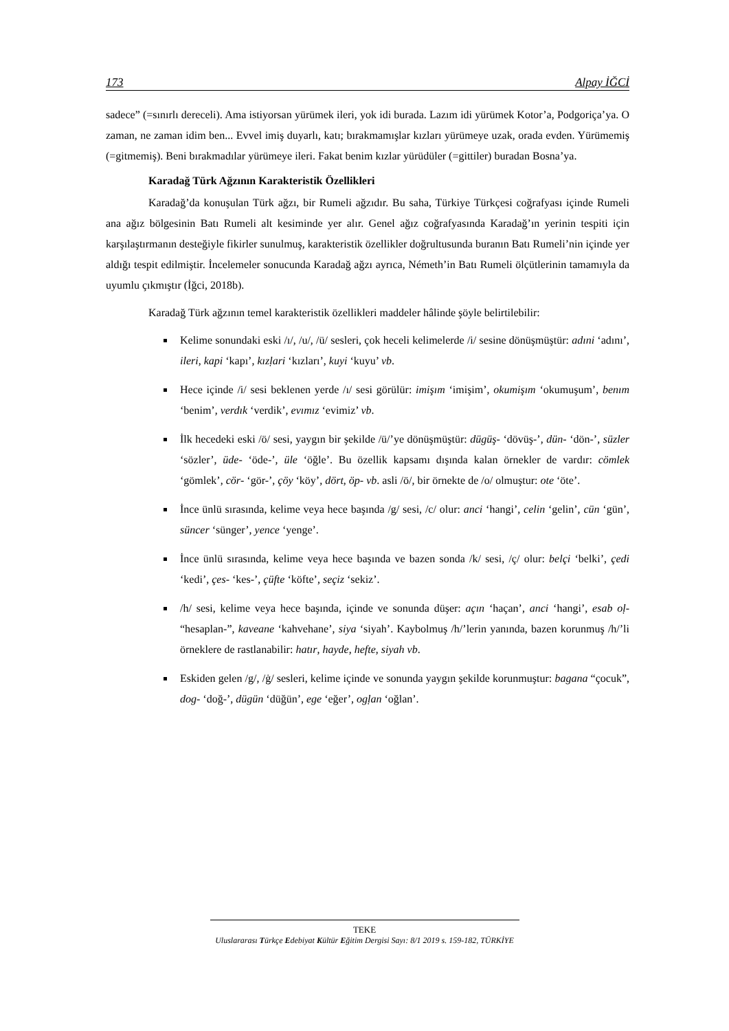173 Alpay İĞCİ
sadece” (=sınırlı dereceli). Ama istiyorsan yürümek ileri, yok idi burada. Lazım idi yürümek Kotor’a, Podgoriça’ya. O zaman, ne zaman idim ben... Evvel imiş duyarlı, katı; bırakmamışlar kızları yürümeye uzak, orada evden. Yürümemiş (=gitmemiş). Beni bırakmadılar yürümeye ileri. Fakat benim kızlar yürüdüler (=gittiler) buradan Bosna’ya.
Karadağ Türk Ağzının Karakteristik Özellikleri
Karadağ’da konuşulan Türk ağzı, bir Rumeli ağzıdır. Bu saha, Türkiye Türkçesi coğrafyası içinde Rumeli ana ağız bölgesinin Batı Rumeli alt kesiminde yer alır. Genel ağız coğrafyasında Karadağ’ın yerinin tespiti için karşılaştırmanın desteğiyle fikirler sunulmuş, karakteristik özellikler doğrultusunda buranın Batı Rumeli’nin içinde yer aldığı tespit edilmiştir. İncelemeler sonucunda Karadağ ağzı ayrıca, Németh’in Batı Rumeli ölçütlerinin tamamıyla da uyumlu çıkmıştır (İğci, 2018b).
Karadağ Türk ağzının temel karakteristik özellikleri maddeler hâlinde şöyle belirtilebilir:
Kelime sonundaki eski /ı/, /u/, /ü/ sesleri, çok heceli kelimelerde /i/ sesine dönüşmüştür: adıni ‘adını’, ileri, kapi ‘kapı’, kızḷari ‘kızları’, kuyi ‘kuyu’ vb.
Hece içinde /i/ sesi beklenen yerde /ı/ sesi görülür: imişım ‘imişim’, okumişım ‘okumuşum’, benım ‘benim’, verdık ‘verdik’, evımız ‘evimiz’ vb.
İlk hecedeki eski /ö/ sesi, yaygın bir şekilde /ü/’ye dönüşmüştür: dügüş- ‘dövüş-’, dün- ‘dön-’, süzler ‘sözler’, üde- ‘öde-’, üle ‘öğle’. Bu özellik kapsamı dışında kalan örnekler de vardır: cömlek ‘gömlek’, cör- ‘gör-’, çöy ‘köy’, dört, öp- vb. asli /ö/, bir örnekte de /o/ olmuştur: ote ‘öte’.
İnce ünlü sırasında, kelime veya hece başında /g/ sesi, /c/ olur: anci ‘hangi’, celin ‘gelin’, cün ‘gün’, süncer ‘sünger’, yence ‘yenge’.
İnce ünlü sırasında, kelime veya hece başında ve bazen sonda /k/ sesi, /ç/ olur: belçi ‘belki’, çedi ‘kedi’, çes- ‘kes-’, çüfte ‘köfte’, seçiz ‘sekiz’.
/h/ sesi, kelime veya hece başında, içinde ve sonunda düşer: açın ‘haçan’, anci ‘hangi’, esab oḷ- “hesaplan-”, kaveane ‘kahvehane’, siya ‘siyah’. Kaybolmuş /h/’lerin yanında, bazen korunmuş /h/’li örneklere de rastlanabilir: hatır, hayde, hefte, siyah vb.
Eskiden gelen /g/, /ġ/ sesleri, kelime içinde ve sonunda yaygın şekilde korunmuştur: bagana “çocuk”, dog- ‘doğ-’, dügün ‘düğün’, ege ‘eğer’, ogḷan ‘oğlan’.
TEKE
Uluslararası Türkçe Edebiyat Kültür Eğitim Dergisi Sayı: 8/1 2019 s. 159-182, TÜRKİYE